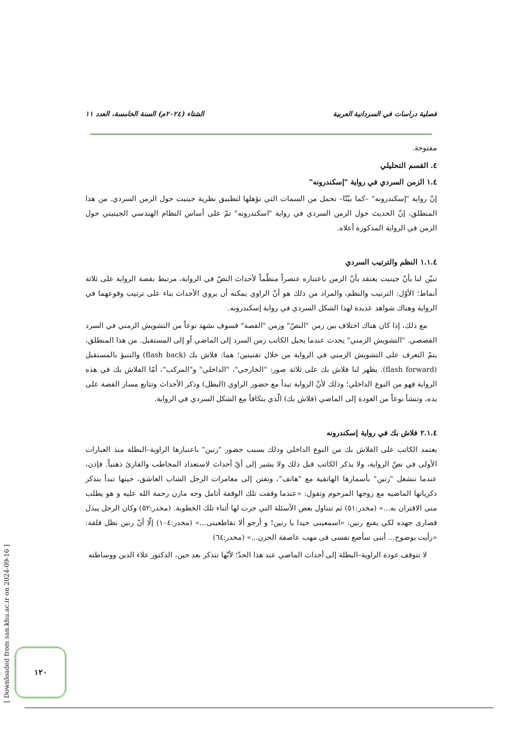فصلية دراسات في السردانية العربية الشتاء (٢٠٢٤م) السنة الخامسة، العدد ١١
مفتوحة.
٤. القسم التحليلي
١.٤ الزمن السردي في رواية "إسكندرونه"
إنّ رواية "إسكندرونه" –كما بيّنّا– تحمل من السمات التي تؤهلها لتطبيق نظرية جينيت حول الزمن السردي. من هذا المنطلق، إنّ الحديث حول الزمن السردي في رواية "اسكندرونه" تمّ على أساس النظام الهندسي الجينيتي حول الزمن في الرواية المذكورة أعلاه.
١.١.٤ النظم والترتيب السردي
تبيّن لنا بأنّ جينيت يعتقد بأنّ الزمن باعتباره عنصراً منظّماً لأحداث النصّ في الرواية، مرتبط بقصة الرواية على ثلاثة أنماط؛ الأوّل: الترتيب والنظم، والمراد من ذلك هو أنّ الراوي يمكنه أن يروي الأحداث بناء على ترتيب وقوعهما في الرواية وهناك شواهد عديدة لهذا الشكل السردي في رواية إسكندرونه.
مع ذلك، إذا كان هناك اختلاف بين زمن "النصّ" وزمن "القصة" فسوف نشهد نوعاً من التشويش الزمني في السرد القصصي. "التشويش الزمني" يحدث عندما يحيل الكاتب زمن السرد إلى الماضي أو إلى المستقبل. من هذا المنطلق، يتمّ التعرف على التشويش الزمني في الرواية من خلال تقنيتين؛ هما: فلاش بك (flash back) والتنبؤ بالمستقبل (flash forward). يظهر لنا فلاش بك على ثلاثة صور: "الخارجي"، "الداخلي" و"المركب"، أمّا الفلاش بك في هذه الرواية فهو من النوع الداخلي؛ وذلك لأنّ الرواية تبدأ مع حضور الراوي (البطل) وذكر الأحداث وتتابع مسار القصة على يده، وتنشأ نوعاً من العودة إلى الماضي (فلاش بك) الّذي يتكافأ مع الشكل السردي في الرواية.
٢.١.٤ فلاش بك في رواية إسكندرونه
يعتمد الكاتب على الفلاش بك من النوع الداخلي وذلك بسبب حضور "رنين" باعتبارها الراوية–البطلة منذ العبارات الأولى في نصّ الرواية، ولا يذكر الكاتب قبل ذلك ولا يشير إلى أيّ أحداث لاستعداد المخاطب والقارئ ذهنياً. فإذن، عندما تنشغل "رنين" بأسمارها الهاتفية مع "هاتف"، وتفتن إلى مغامرات الرجل الشاب العاشق، حينها تبدأ بتذكر ذكرياتها الماضيه مع زوجها المرحوم وتقول: «عندما وقفت تلك الوقفة أتامل وجه مازن رحمة الله عليه و هو يطلب منى الاقتران به...» (مخدر:٥١) ثم تتناول بعض الأسئلة التي جرت لها أثناء تلك الخطوبة. (مخدر:٥٢) وكان الرجل يبذل قصارى جهده لكي يقنع رنين: «اسمعينى جيدا يا رنين! و أرجو ألا تقاطعينى...» (مخدر:١٠٤) إلّا أنّ رنين تظل قلقة: «رأيت بوضوح... أننى سأضع نفسى فى مهب عاصفة الحزن...» (مخدر:٦٤)
لا تتوقف عودة الراوية–البطلة إلى أحداث الماضي عند هذا الحدّ؛ لأنّها تتذكر بعد حين، الدكتور علاء الدين ووساطته
[ Downloaded from san.khu.ac.ir on 2024-09-16 ]
١٢٠